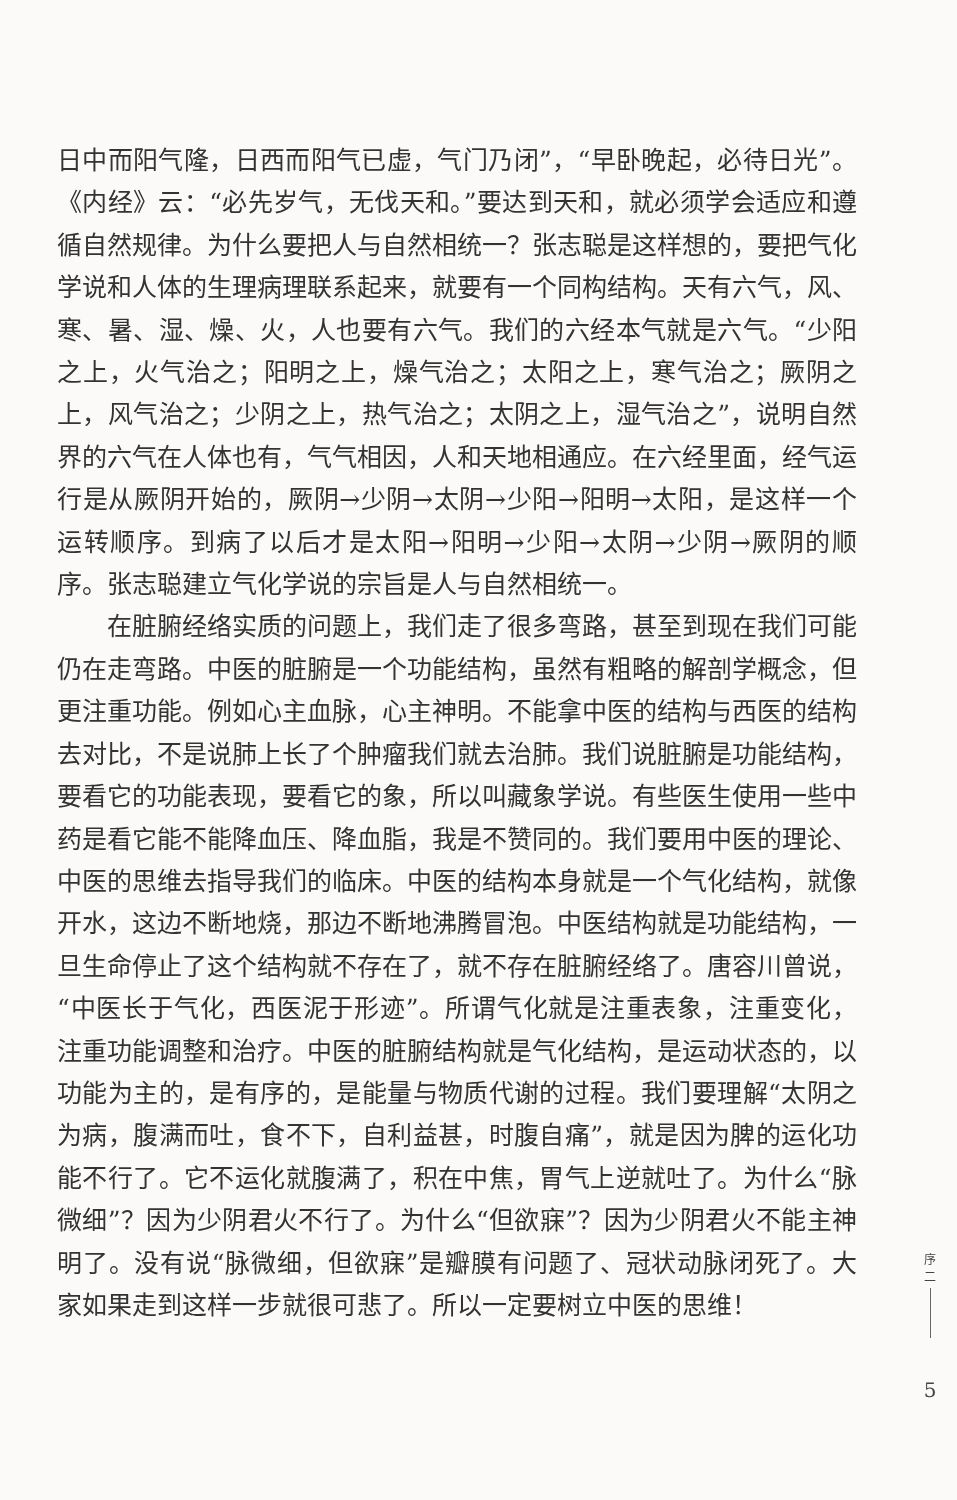日中而阳气隆，日西而阳气已虚，气门乃闭”，“早卧晚起，必待日光”。《内经》云：“必先岁气，无伐天和。”要达到天和，就必须学会适应和遵循自然规律。为什么要把人与自然相统一？张志聪是这样想的，要把气化学说和人体的生理病理联系起来，就要有一个同构结构。天有六气，风、寒、暑、湿、燥、火，人也要有六气。我们的六经本气就是六气。“少阳之上，火气治之；阳明之上，燥气治之；太阳之上，寒气治之；厥阴之上，风气治之；少阴之上，热气治之；太阴之上，湿气治之”，说明自然界的六气在人体也有，气气相因，人和天地相通应。在六经里面，经气运行是从厥阴开始的，厥阴→少阴→太阴→少阳→阳明→太阳，是这样一个运转顺序。到病了以后才是太阳→阳明→少阳→太阴→少阴→厥阴的顺序。张志聪建立气化学说的宗旨是人与自然相统一。
在脏腑经络实质的问题上，我们走了很多弯路，甚至到现在我们可能仍在走弯路。中医的脏腑是一个功能结构，虽然有粗略的解剖学概念，但更注重功能。例如心主血脉，心主神明。不能拿中医的结构与西医的结构去对比，不是说肺上长了个肿瘤我们就去治肺。我们说脏腑是功能结构，要看它的功能表现，要看它的象，所以叫藏象学说。有些医生使用一些中药是看它能不能降血压、降血脂，我是不赞同的。我们要用中医的理论、中医的思维去指导我们的临床。中医的结构本身就是一个气化结构，就像开水，这边不断地烧，那边不断地沸腾冒泡。中医结构就是功能结构，一旦生命停止了这个结构就不存在了，就不存在脏腑经络了。唐容川曾说，“中医长于气化，西医泥于形迹”。所谓气化就是注重表象，注重变化，注重功能调整和治疗。中医的脏腑结构就是气化结构，是运动状态的，以功能为主的，是有序的，是能量与物质代谢的过程。我们要理解“太阴之为病，腹满而吐，食不下，自利益甚，时腹自痛”，就是因为脾的运化功能不行了。它不运化就腹满了，积在中焦，胃气上逆就吐了。为什么“脉微细”？因为少阴君火不行了。为什么“但欲寐”？因为少阴君火不能主神明了。没有说“脉微细，但欲寐”是瓣膜有问题了、冠状动脉闭死了。大家如果走到这样一步就很可悲了。所以一定要树立中医的思维！
序
二
5